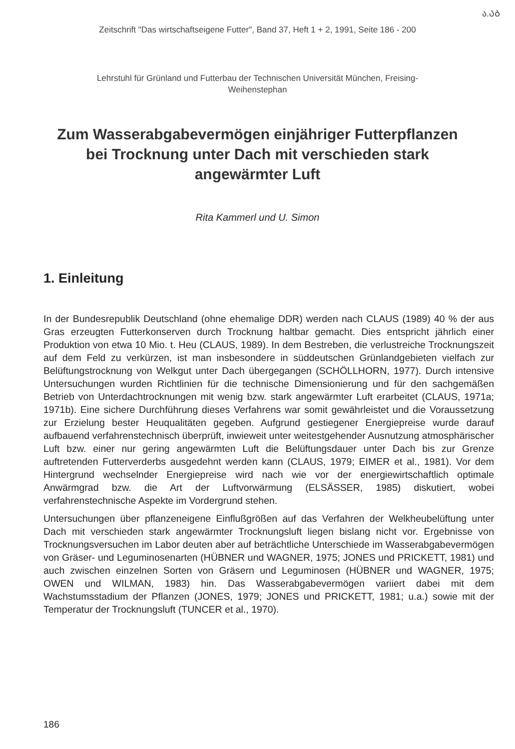ა.ᲐᲑ
Zeitschrift "Das wirtschaftseigene Futter", Band 37, Heft 1 + 2, 1991, Seite 186 - 200
Lehrstuhl für Grünland und Futterbau der Technischen Universität München, Freising-
Weihenstephan
Zum Wasserabgabevermögen einjähriger Futterpflanzen bei Trocknung unter Dach mit verschieden stark angewärmter Luft
Rita Kammerl und U. Simon
1. Einleitung
In der Bundesrepublik Deutschland (ohne ehemalige DDR) werden nach CLAUS (1989) 40 % der aus Gras erzeugten Futterkonserven durch Trocknung haltbar gemacht. Dies entspricht jährlich einer Produktion von etwa 10 Mio. t. Heu (CLAUS, 1989). In dem Bestreben, die verlustreiche Trocknungszeit auf dem Feld zu verkürzen, ist man insbesondere in süddeutschen Grünlandgebieten vielfach zur Belüftungstrocknung von Welkgut unter Dach übergegangen (SCHÖLLHORN, 1977). Durch intensive Untersuchungen wurden Richtlinien für die technische Dimensionierung und für den sachgemäßen Betrieb von Unterdachtrocknungen mit wenig bzw. stark angewärmter Luft erarbeitet (CLAUS, 1971a; 1971b). Eine sichere Durchführung dieses Verfahrens war somit gewährleistet und die Voraussetzung zur Erzielung bester Heuqualitäten gegeben. Aufgrund gestiegener Energiepreise wurde darauf aufbauend verfahrenstechnisch überprüft, inwieweit unter weitestgehender Ausnutzung atmosphärischer Luft bzw. einer nur gering angewärmten Luft die Belüftungsdauer unter Dach bis zur Grenze auftretenden Futterverderbs ausgedehnt werden kann (CLAUS, 1979; EIMER et al., 1981). Vor dem Hintergrund wechselnder Energiepreise wird nach wie vor der energiewirtschaftlich optimale Anwärmgrad bzw. die Art der Luftvorwärmung (ELSÄSSER, 1985) diskutiert, wobei verfahrenstechnische Aspekte im Vordergrund stehen.
Untersuchungen über pflanzeneigene Einflußgrößen auf das Verfahren der Welkheubelüftung unter Dach mit verschieden stark angewärmter Trocknungsluft liegen bislang nicht vor. Ergebnisse von Trocknungsversuchen im Labor deuten aber auf beträchtliche Unterschiede im Wasserabgabevermögen von Gräser- und Leguminosenarten (HÜBNER und WAGNER, 1975; JONES und PRICKETT, 1981) und auch zwischen einzelnen Sorten von Gräsern und Leguminosen (HÜBNER und WAGNER, 1975; OWEN und WILMAN, 1983) hin. Das Wasserabgabevermögen variiert dabei mit dem Wachstumsstadium der Pflanzen (JONES, 1979; JONES und PRICKETT, 1981; u.a.) sowie mit der Temperatur der Trocknungsluft (TUNCER et al., 1970).
186